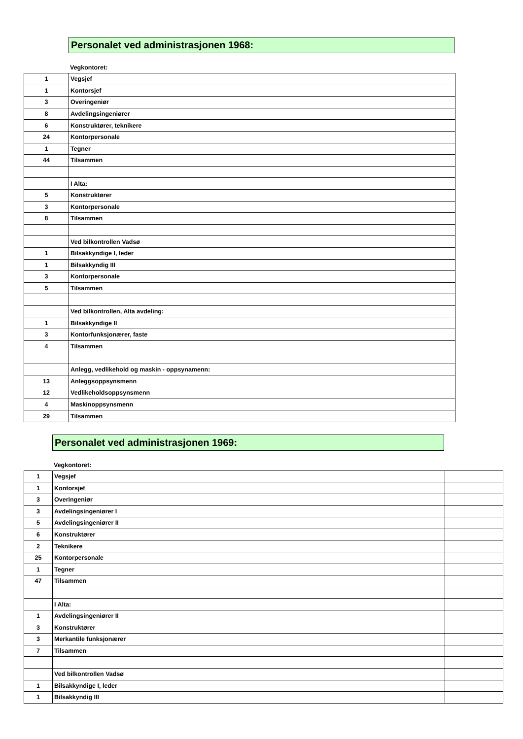Personalet ved administrasjonen 1968:
Vegkontoret:
| 1 | Vegsjef |
| 1 | Kontorsjef |
| 3 | Overingeniør |
| 8 | Avdelingsingeniører |
| 6 | Konstruktører, teknikere |
| 24 | Kontorpersonale |
| 1 | Tegner |
| 44 | Tilsammen |
| | I Alta: |
| 5 | Konstruktører |
| 3 | Kontorpersonale |
| 8 | Tilsammen |
| | Ved bilkontrollen Vadsø |
| 1 | Bilsakkyndige I, leder |
| 1 | Bilsakkyndig III |
| 3 | Kontorpersonale |
| 5 | Tilsammen |
| | Ved bilkontrollen, Alta avdeling: |
| 1 | Bilsakkyndige II |
| 3 | Kontorfunksjonærer, faste |
| 4 | Tilsammen |
| | Anlegg, vedlikehold og maskin - oppsynamenn: |
| 13 | Anleggsoppsynsmenn |
| 12 | Vedlikeholdsoppsynsmenn |
| 4 | Maskinoppsynsmenn |
| 29 | Tilsammen |
Personalet ved administrasjonen 1969:
Vegkontoret:
| 1 | Vegsjef | |
| 1 | Kontorsjef | |
| 3 | Overingeniør | |
| 3 | Avdelingsingeniører I | |
| 5 | Avdelingsingeniører II | |
| 6 | Konstruktører | |
| 2 | Teknikere | |
| 25 | Kontorpersonale | |
| 1 | Tegner | |
| 47 | Tilsammen | |
| | I Alta: | |
| 1 | Avdelingsingeniører II | |
| 3 | Konstruktører | |
| 3 | Merkantile funksjonærer | |
| 7 | Tilsammen | |
| | Ved bilkontrollen Vadsø | |
| 1 | Bilsakkyndige I, leder | |
| 1 | Bilsakkyndig III | |